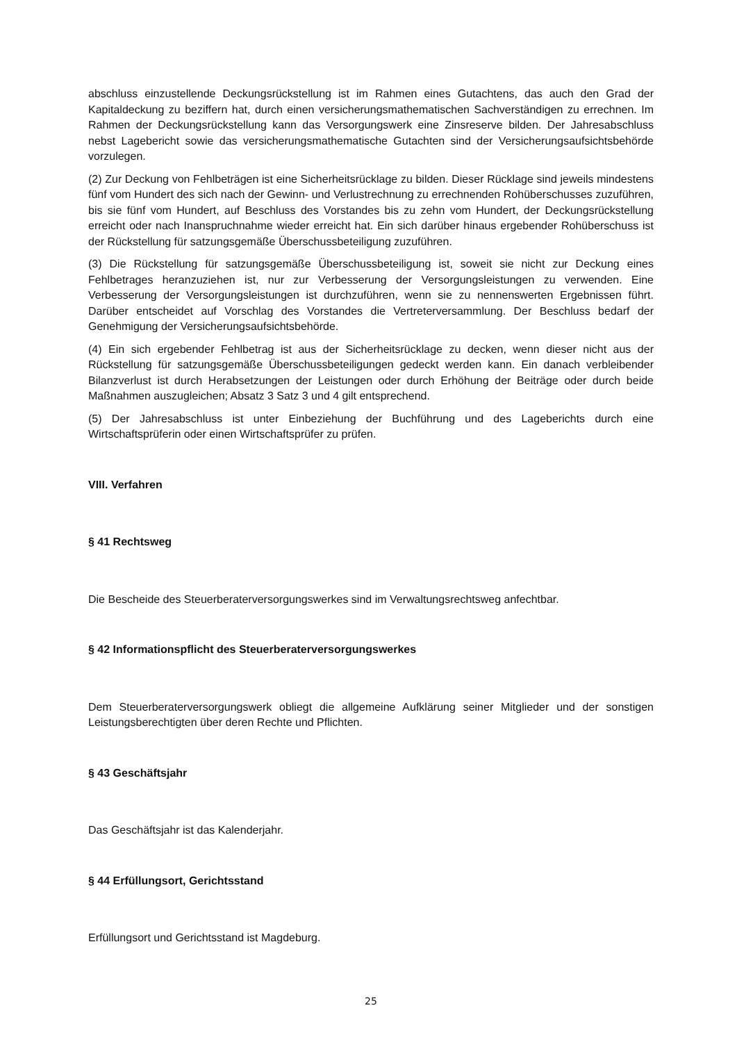abschluss einzustellende Deckungsrückstellung ist im Rahmen eines Gutachtens, das auch den Grad der Kapitaldeckung zu beziffern hat, durch einen versicherungsmathematischen Sachverständigen zu errechnen. Im Rahmen der Deckungsrückstellung kann das Versorgungswerk eine Zinsreserve bilden. Der Jahresabschluss nebst Lagebericht sowie das versicherungsmathematische Gutachten sind der Versicherungsaufsichtsbehörde vorzulegen.
(2) Zur Deckung von Fehlbeträgen ist eine Sicherheitsrücklage zu bilden. Dieser Rücklage sind jeweils mindestens fünf vom Hundert des sich nach der Gewinn- und Verlustrechnung zu errechnenden Rohüberschusses zuzuführen, bis sie fünf vom Hundert, auf Beschluss des Vorstandes bis zu zehn vom Hundert, der Deckungsrückstellung erreicht oder nach Inanspruchnahme wieder erreicht hat. Ein sich darüber hinaus ergebender Rohüberschuss ist der Rückstellung für satzungsgemäße Überschussbeteiligung zuzuführen.
(3) Die Rückstellung für satzungsgemäße Überschussbeteiligung ist, soweit sie nicht zur Deckung eines Fehlbetrages heranzuziehen ist, nur zur Verbesserung der Versorgungsleistungen zu verwenden. Eine Verbesserung der Versorgungsleistungen ist durchzuführen, wenn sie zu nennenswerten Ergebnissen führt. Darüber entscheidet auf Vorschlag des Vorstandes die Vertreterversammlung. Der Beschluss bedarf der Genehmigung der Versicherungsaufsichtsbehörde.
(4) Ein sich ergebender Fehlbetrag ist aus der Sicherheitsrücklage zu decken, wenn dieser nicht aus der Rückstellung für satzungsgemäße Überschussbeteiligungen gedeckt werden kann. Ein danach verbleibender Bilanzverlust ist durch Herabsetzungen der Leistungen oder durch Erhöhung der Beiträge oder durch beide Maßnahmen auszugleichen; Absatz 3 Satz 3 und 4 gilt entsprechend.
(5) Der Jahresabschluss ist unter Einbeziehung der Buchführung und des Lageberichts durch eine Wirtschaftsprüferin oder einen Wirtschaftsprüfer zu prüfen.
VIII. Verfahren
§ 41 Rechtsweg
Die Bescheide des Steuerberaterversorgungswerkes sind im Verwaltungsrechtsweg anfechtbar.
§ 42 Informationspflicht des Steuerberaterversorgungswerkes
Dem Steuerberaterversorgungswerk obliegt die allgemeine Aufklärung seiner Mitglieder und der sonstigen Leistungsberechtigten über deren Rechte und Pflichten.
§ 43 Geschäftsjahr
Das Geschäftsjahr ist das Kalenderjahr.
§ 44 Erfüllungsort, Gerichtsstand
Erfüllungsort und Gerichtsstand ist Magdeburg.
25